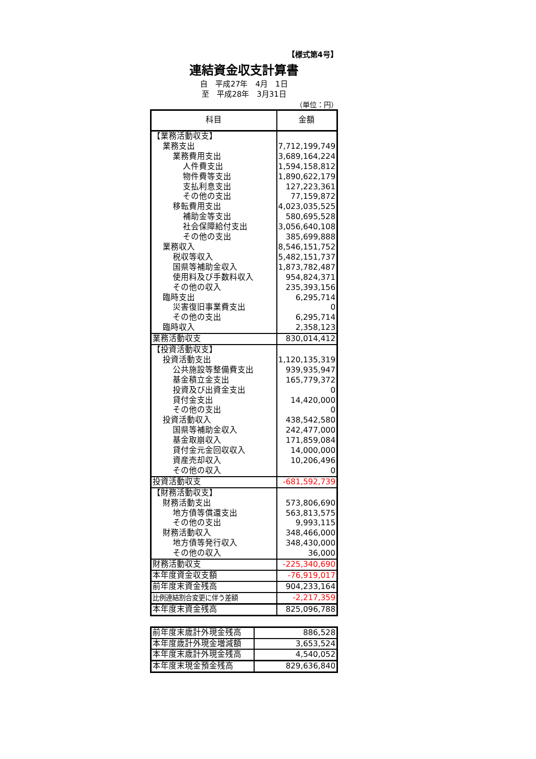【様式第4号】
連結資金収支計算書
自　平成27年　4月　1日
至　平成28年　3月31日
（単位：円）
| 科目 | 金額 |
| --- | --- |
| 【業務活動収支】 | |
| 業務支出 | 7,712,199,749 |
| 業務費用支出 | 3,689,164,224 |
| 人件費支出 | 1,594,158,812 |
| 物件費等支出 | 1,890,622,179 |
| 支払利息支出 | 127,223,361 |
| その他の支出 | 77,159,872 |
| 移転費用支出 | 4,023,035,525 |
| 補助金等支出 | 580,695,528 |
| 社会保障給付支出 | 3,056,640,108 |
| その他の支出 | 385,699,888 |
| 業務収入 | 8,546,151,752 |
| 税収等収入 | 5,482,151,737 |
| 国県等補助金収入 | 1,873,782,487 |
| 使用料及び手数料収入 | 954,824,371 |
| その他の収入 | 235,393,156 |
| 臨時支出 | 6,295,714 |
| 災害復旧事業費支出 | 0 |
| その他の支出 | 6,295,714 |
| 臨時収入 | 2,358,123 |
| 業務活動収支 | 830,014,412 |
| 【投資活動収支】 | |
| 投資活動支出 | 1,120,135,319 |
| 公共施設等整備費支出 | 939,935,947 |
| 基金積立金支出 | 165,779,372 |
| 投資及び出資金支出 | 0 |
| 貸付金支出 | 14,420,000 |
| その他の支出 | 0 |
| 投資活動収入 | 438,542,580 |
| 国県等補助金収入 | 242,477,000 |
| 基金取崩収入 | 171,859,084 |
| 貸付金元金回収収入 | 14,000,000 |
| 資産売却収入 | 10,206,496 |
| その他の収入 | 0 |
| 投資活動収支 | -681,592,739 |
| 【財務活動収支】 | |
| 財務活動支出 | 573,806,690 |
| 地方債等償還支出 | 563,813,575 |
| その他の支出 | 9,993,115 |
| 財務活動収入 | 348,466,000 |
| 地方債等発行収入 | 348,430,000 |
| その他の収入 | 36,000 |
| 財務活動収支 | -225,340,690 |
| 本年度資金収支額 | -76,919,017 |
| 前年度末資金残高 | 904,233,164 |
| 比例連結割合変更に伴う差額 | -2,217,359 |
| 本年度末資金残高 | 825,096,788 |
| 前年度末歳計外現金残高 | 886,528 |
| 本年度歳計外現金増減額 | 3,653,524 |
| 本年度末歳計外現金残高 | 4,540,052 |
| 本年度末現金預金残高 | 829,636,840 |